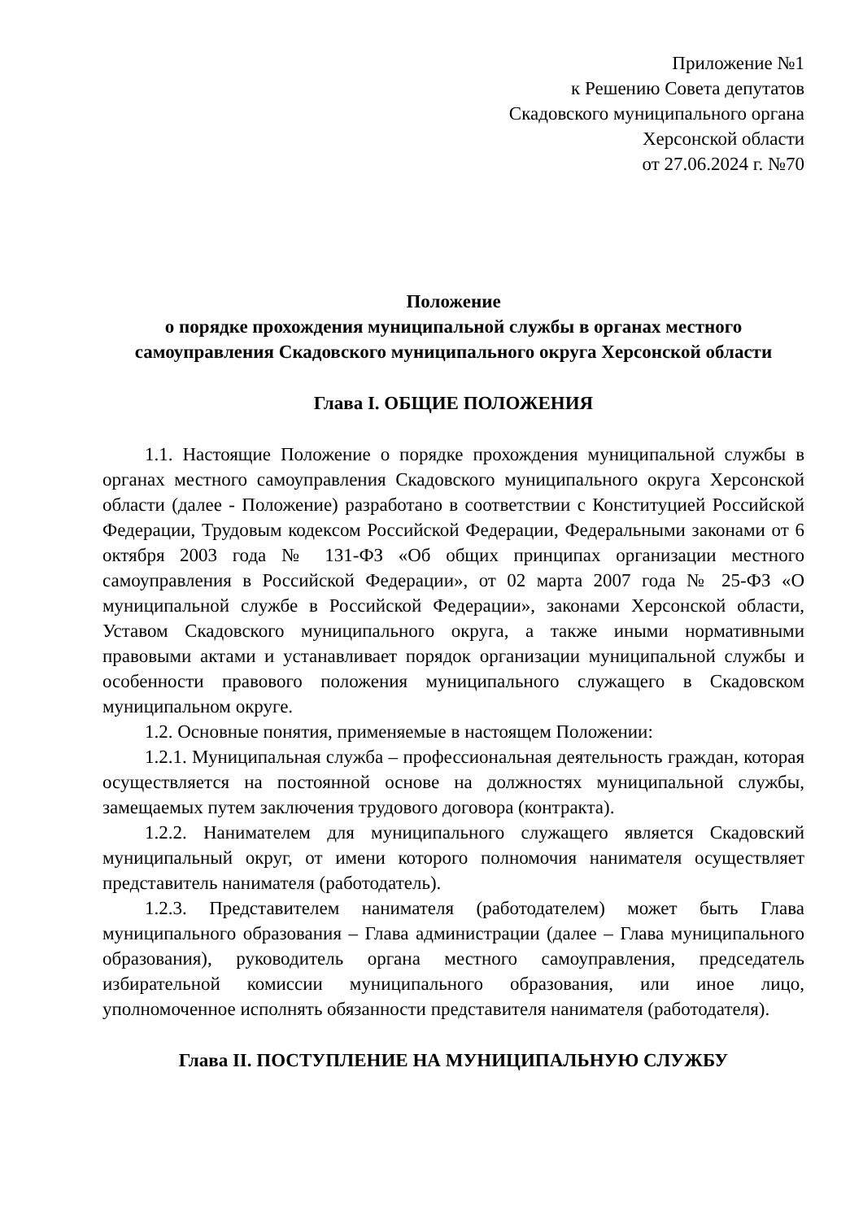Приложение №1
к Решению Совета депутатов
Скадовского муниципального органа
Херсонской области
от 27.06.2024 г. №70
Положение
о порядке прохождения муниципальной службы в органах местного самоуправления Скадовского муниципального округа Херсонской области
Глава I. ОБЩИЕ ПОЛОЖЕНИЯ
1.1. Настоящие Положение о порядке прохождения муниципальной службы в органах местного самоуправления Скадовского муниципального округа Херсонской области (далее - Положение) разработано в соответствии с Конституцией Российской Федерации, Трудовым кодексом Российской Федерации, Федеральными законами от 6 октября 2003 года № 131-ФЗ «Об общих принципах организации местного самоуправления в Российской Федерации», от 02 марта 2007 года № 25-ФЗ «О муниципальной службе в Российской Федерации», законами Херсонской области, Уставом Скадовского муниципального округа, а также иными нормативными правовыми актами и устанавливает порядок организации муниципальной службы и особенности правового положения муниципального служащего в Скадовском муниципальном округе.
1.2. Основные понятия, применяемые в настоящем Положении:
1.2.1. Муниципальная служба – профессиональная деятельность граждан, которая осуществляется на постоянной основе на должностях муниципальной службы, замещаемых путем заключения трудового договора (контракта).
1.2.2. Нанимателем для муниципального служащего является Скадовский муниципальный округ, от имени которого полномочия нанимателя осуществляет представитель нанимателя (работодатель).
1.2.3. Представителем нанимателя (работодателем) может быть Глава муниципального образования – Глава администрации (далее – Глава муниципального образования), руководитель органа местного самоуправления, председатель избирательной комиссии муниципального образования, или иное лицо, уполномоченное исполнять обязанности представителя нанимателя (работодателя).
Глава II. ПОСТУПЛЕНИЕ НА МУНИЦИПАЛЬНУЮ СЛУЖБУ